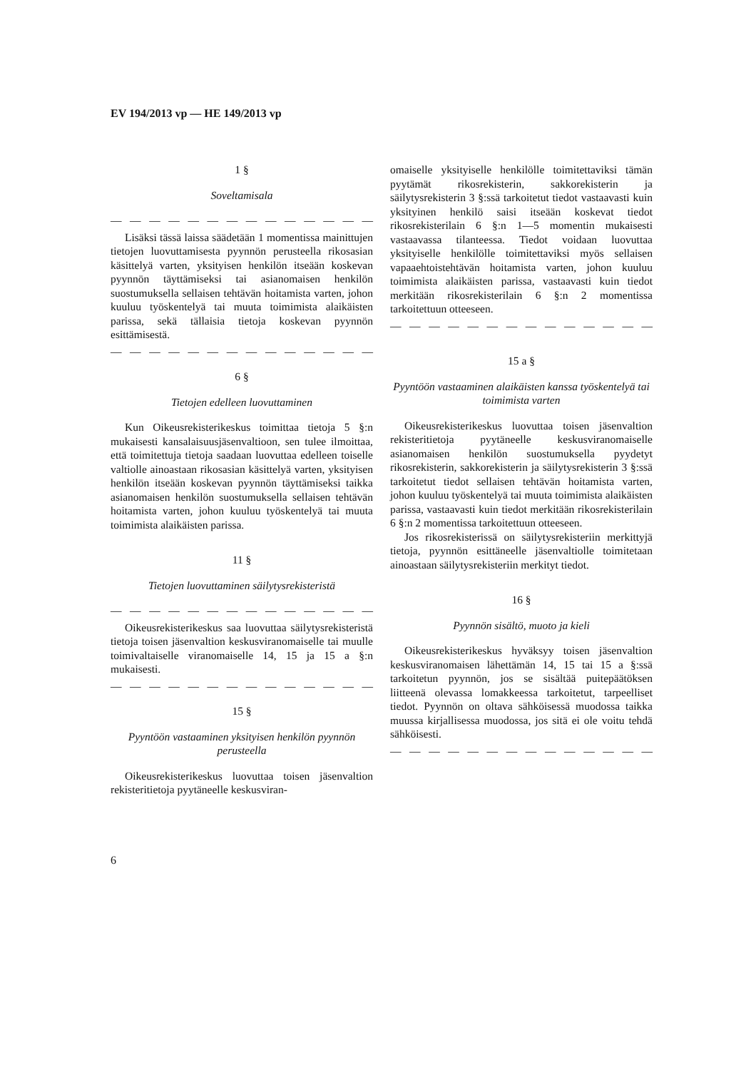EV 194/2013 vp — HE 149/2013 vp
1 §
Soveltamisala
— — — — — — — — — — — — — —
Lisäksi tässä laissa säädetään 1 momentissa mainittujen tietojen luovuttamisesta pyynnön perusteella rikosasian käsittelyä varten, yksityisen henkilön itseään koskevan pyynnön täyttämiseksi tai asianomaisen henkilön suostumuksella sellaisen tehtävän hoitamista varten, johon kuuluu työskentelyä tai muuta toimimista alaikäisten parissa, sekä tällaisia tietoja koskevan pyynnön esittämisestä.
— — — — — — — — — — — — — —
6 §
Tietojen edelleen luovuttaminen
Kun Oikeusrekisterikeskus toimittaa tietoja 5 §:n mukaisesti kansalaisuusjäsenvaltioon, sen tulee ilmoittaa, että toimitettuja tietoja saadaan luovuttaa edelleen toiselle valtiolle ainoastaan rikosasian käsittelyä varten, yksityisen henkilön itseään koskevan pyynnön täyttämiseksi taikka asianomaisen henkilön suostumuksella sellaisen tehtävän hoitamista varten, johon kuuluu työskentelyä tai muuta toimimista alaikäisten parissa.
11 §
Tietojen luovuttaminen säilytysrekisteristä
— — — — — — — — — — — — — —
Oikeusrekisterikeskus saa luovuttaa säilytysrekisteristä tietoja toisen jäsenvaltion keskusviranomaiselle tai muulle toimivaltaiselle viranomaiselle 14, 15 ja 15 a §:n mukaisesti.
— — — — — — — — — — — — — —
15 §
Pyyntöön vastaaminen yksityisen henkilön pyynnön perusteella
Oikeusrekisterikeskus luovuttaa toisen jäsenvaltion rekisteritietoja pyytäneelle keskusviran-
omaiselle yksityiselle henkilölle toimitettaviksi tämän pyytämät rikosrekisterin, sakkorekisterin ja säilytysrekisterin 3 §:ssä tarkoitetut tiedot vastaavasti kuin yksityinen henkilö saisi itseään koskevat tiedot rikosrekisterilain 6 §:n 1—5 momentin mukaisesti vastaavassa tilanteessa. Tiedot voidaan luovuttaa yksityiselle henkilölle toimitettaviksi myös sellaisen vapaaehtoistehtävän hoitamista varten, johon kuuluu toimimista alaikäisten parissa, vastaavasti kuin tiedot merkitään rikosrekisterilain 6 §:n 2 momentissa tarkoitettuun otteeseen.
— — — — — — — — — — — — — —
15 a §
Pyyntöön vastaaminen alaikäisten kanssa työskentelyä tai toimimista varten
Oikeusrekisterikeskus luovuttaa toisen jäsenvaltion rekisteritietoja pyytäneelle keskusviranomaiselle asianomaisen henkilön suostumuksella pyydetyt rikosrekisterin, sakkorekisterin ja säilytysrekisterin 3 §:ssä tarkoitetut tiedot sellaisen tehtävän hoitamista varten, johon kuuluu työskentelyä tai muuta toimimista alaikäisten parissa, vastaavasti kuin tiedot merkitään rikosrekisterilain 6 §:n 2 momentissa tarkoitettuun otteeseen.
Jos rikosrekisterissä on säilytysrekisteriin merkittyjä tietoja, pyynnön esittäneelle jäsenvaltiolle toimitetaan ainoastaan säilytysrekisteriin merkityt tiedot.
16 §
Pyynnön sisältö, muoto ja kieli
Oikeusrekisterikeskus hyväksyy toisen jäsenvaltion keskusviranomaisen lähettämän 14, 15 tai 15 a §:ssä tarkoitetun pyynnön, jos se sisältää puitepäätöksen liitteenä olevassa lomakkeessa tarkoitetut, tarpeelliset tiedot. Pyynnön on oltava sähköisessä muodossa taikka muussa kirjallisessa muodossa, jos sitä ei ole voitu tehdä sähköisesti.
— — — — — — — — — — — — — —
6